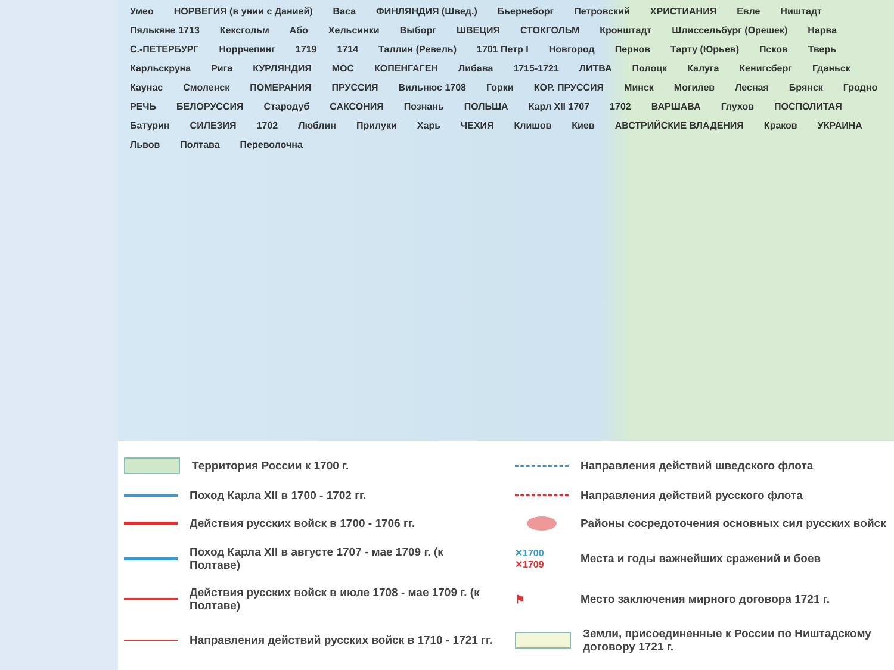Умео НОРВЕГИЯ (в унии с Данией) Васа ФИНЛЯНДИЯ (Швед.) Бьернеборг Петровский ХРИСТИАНИЯ Евле Ништадт Пялькяне 1713 Кексгольм Або Хельсинки Выборг ШВЕЦИЯ СТОКГОЛЬМ Кронштадт Шлиссельбург (Орешек) Нарва С.-ПЕТЕРБУРГ Норрчепинг 1719 1714 Таллин (Ревель) 1701 Петр I Новгород Пернов Тарту (Юрьев) Псков Тверь Карльскруна Рига КУРЛЯНДИЯ МОС КОПЕНГАГЕН Либава 1715-1721 ЛИТВА Полоцк Калуга Кенигсберг Гданьск Каунас Смоленск ПОМЕРАНИЯ ПРУССИЯ Вильнюс 1708 Горки КОР. ПРУССИЯ Минск Могилев Лесная Брянск Гродно РЕЧЬ БЕЛОРУССИЯ Стародуб САКСОНИЯ Познань ПОЛЬША Карл XII 1707 1702 ВАРШАВА Глухов ПОСПОЛИТАЯ Батурин СИЛЕЗИЯ 1702 Люблин Прилуки Харь ЧЕХИЯ Клишов Киев АВСТРИЙСКИЕ ВЛАДЕНИЯ Краков УКРАИНА Львов Полтава Переволочна
Территория России к 1700 г.
Направления действий шведского флота
Поход Карла XII в 1700 - 1702 гг.
Направления действий русского флота
Действия русских войск в 1700 - 1706 гг.
Районы сосредоточения основных сил русских войск
Поход Карла XII в августе 1707 - мае 1709 г. (к Полтаве)
✕1700 ✕1709
Места и годы важнейших сражений и боев
Действия русских войск в июле 1708 - мае 1709 г. (к Полтаве)
⚑
Место заключения мирного договора 1721 г.
Направления действий русских войск в 1710 - 1721 гг.
Земли, присоединенные к России по Ништадскому договору 1721 г.